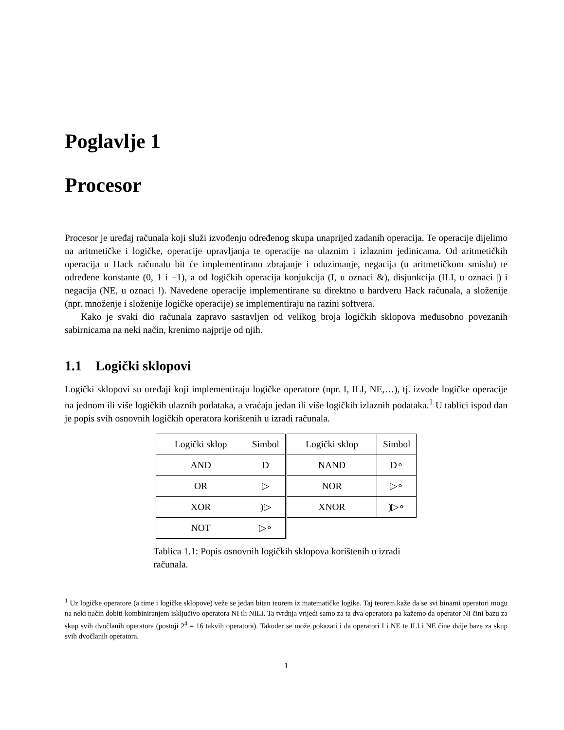Poglavlje 1
Procesor
Procesor je uređaj računala koji služi izvođenju određenog skupa unaprijed zadanih operacija. Te operacije dijelimo na aritmetičke i logičke, operacije upravljanja te operacije na ulaznim i izlaznim jedinicama. Od aritmetičkih operacija u Hack računalu bit će implementirano zbrajanje i oduzimanje, negacija (u aritmetičkom smislu) te određene konstante (0, 1 i −1), a od logičkih operacija konjukcija (I, u oznaci &), disjunkcija (ILI, u oznaci |) i negacija (NE, u oznaci !). Navedene operacije implementirane su direktno u hardveru Hack računala, a složenije (npr. množenje i složenije logičke operacije) se implementiraju na razini softvera.
Kako je svaki dio računala zapravo sastavljen od velikog broja logičkih sklopova međusobno povezanih sabirnicama na neki način, krenimo najprije od njih.
1.1 Logički sklopovi
Logički sklopovi su uređaji koji implementiraju logičke operatore (npr. I, ILI, NE,…), tj. izvode logičke operacije na jednom ili više logičkih ulaznih podataka, a vraćaju jedan ili više logičkih izlaznih podataka.<sup>1</sup> U tablici ispod dan je popis svih osnovnih logičkih operatora korištenih u izradi računala.
| Logički sklop | Simbol | Logički sklop | Simbol |
| --- | --- | --- | --- |
| AND | D | NAND | D∘ |
| OR | ▷ | NOR | ▷∘ |
| XOR | )▷ | XNOR | )▷∘ |
| NOT | ▷∘ | | |
Tablica 1.1: Popis osnovnih logičkih sklopova korištenih u izradi računala.
<sup>1</sup> Uz logičke operatore (a time i logičke sklopove) veže se jedan bitan teorem iz matematičke logike. Taj teorem kaže da se svi binarni operatori mogu na neki način dobiti kombiniranjem isključivo operatora NI ili NILI. Ta tvrdnja vrijedi samo za ta dva operatora pa kažemo da operator NI čini bazu za skup svih dvočlanih operatora (postoji 2<sup>4</sup> = 16 takvih operatora). Također se može pokazati i da operatori I i NE te ILI i NE čine dvije baze za skup svih dvočlanih operatora.
1